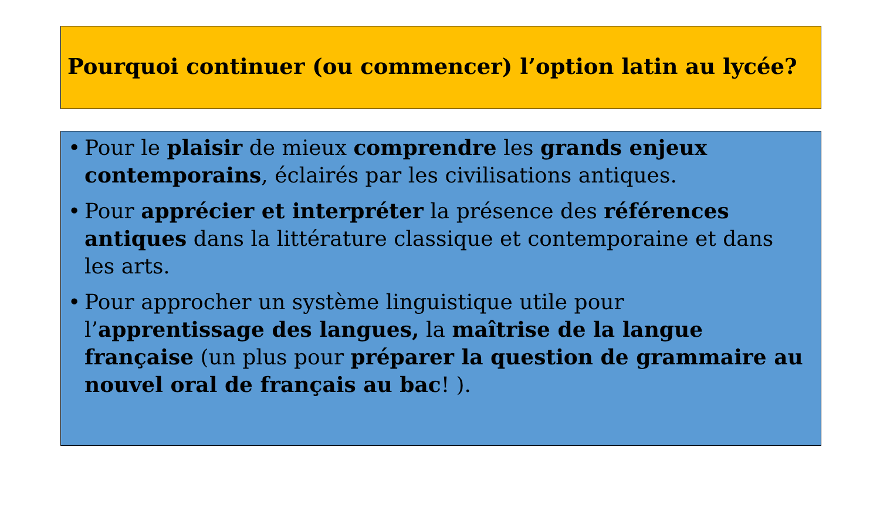Pourquoi continuer (ou commencer) l’option latin au lycée?
• Pour le plaisir de mieux comprendre les grands enjeux contemporains, éclairés par les civilisations antiques.
• Pour apprécier et interpréter la présence des références antiques dans la littérature classique et contemporaine et dans les arts.
• Pour approcher un système linguistique utile pour l’apprentissage des langues, la maîtrise de la langue française (un plus pour préparer la question de grammaire au nouvel oral de français au bac! ).